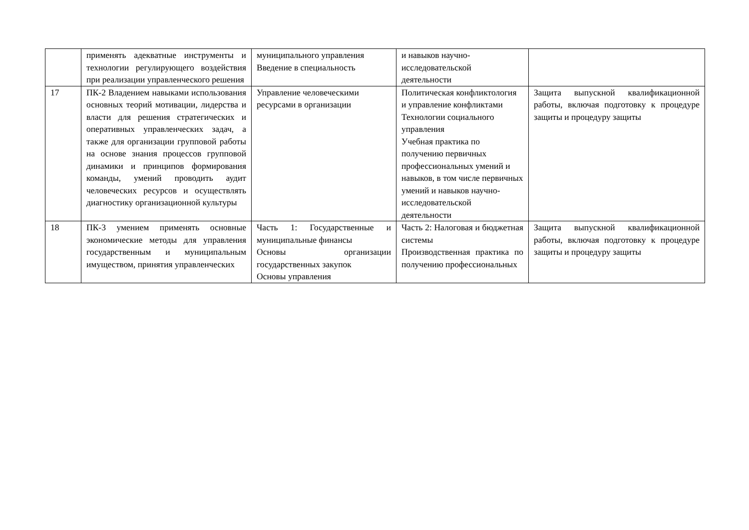| | применять адекватные инструменты и технологии регулирующего воздействия при реализации управленческого решения | муниципального управления Введение в специальность | и навыков научно- исследовательской деятельности | |
| 17 | ПК-2 Владением навыками использования основных теорий мотивации, лидерства и власти для решения стратегических и оперативных управленческих задач, а также для организации групповой работы на основе знания процессов групповой динамики и принципов формирования команды, умений проводить аудит человеческих ресурсов и осуществлять диагностику организационной культуры | Управление человеческими ресурсами в организации | Политическая конфликтология и управление конфликтами Технологии социального управления Учебная практика по получению первичных профессиональных умений и навыков, в том числе первичных умений и навыков научно-исследовательской деятельности | Защита выпускной квалификационной работы, включая подготовку к процедуре защиты и процедуру защиты |
| 18 | ПК-3 умением применять основные экономические методы для управления государственным и муниципальным имуществом, принятия управленческих | Часть 1: Государственные и муниципальные финансы Основы организации государственных закупок Основы управления | Часть 2: Налоговая и бюджетная системы Производственная практика по получению профессиональных | Защита выпускной квалификационной работы, включая подготовку к процедуре защиты и процедуру защиты |